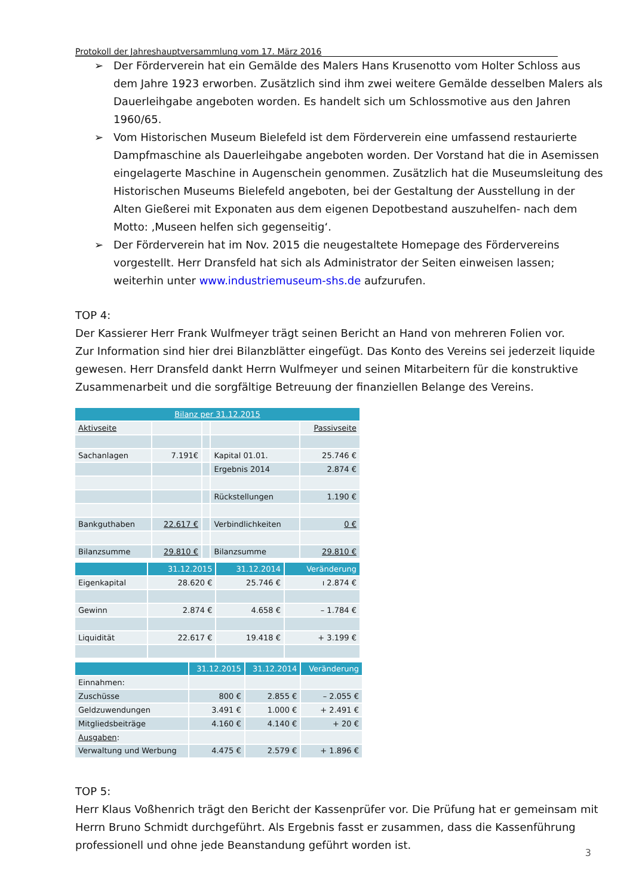Protokoll der Jahreshauptversammlung vom 17. März 2016
➢ Der Förderverein hat ein Gemälde des Malers Hans Krusenotto vom Holter Schloss aus dem Jahre 1923 erworben. Zusätzlich sind ihm zwei weitere Gemälde desselben Malers als Dauerleihgabe angeboten worden. Es handelt sich um Schlossmotive aus den Jahren 1960/65.
➢ Vom Historischen Museum Bielefeld ist dem Förderverein eine umfassend restaurierte Dampfmaschine als Dauerleihgabe angeboten worden. Der Vorstand hat die in Asemissen eingelagerte Maschine in Augenschein genommen. Zusätzlich hat die Museumsleitung des Historischen Museums Bielefeld angeboten, bei der Gestaltung der Ausstellung in der Alten Gießerei mit Exponaten aus dem eigenen Depotbestand auszuhelfen- nach dem Motto: ‚Museen helfen sich gegenseitig‘.
➢ Der Förderverein hat im Nov. 2015 die neugestaltete Homepage des Fördervereins vorgestellt. Herr Dransfeld hat sich als Administrator der Seiten einweisen lassen; weiterhin unter www.industriemuseum-shs.de aufzurufen.
TOP 4:
Der Kassierer Herr Frank Wulfmeyer trägt seinen Bericht an Hand von mehreren Folien vor.
Zur Information sind hier drei Bilanzblätter eingefügt. Das Konto des Vereins sei jederzeit liquide gewesen. Herr Dransfeld dankt Herrn Wulfmeyer und seinen Mitarbeitern für die konstruktive Zusammenarbeit und die sorgfältige Betreuung der finanziellen Belange des Vereins.
| Bilanz per 31.12.2015 | | | | |
| --- | --- | --- | --- | --- |
| Aktivseite | | | | Passivseite |
| Sachanlagen | 7.191€ | | Kapital 01.01. | 25.746 € |
| | | | Ergebnis 2014 | 2.874 € |
| | | | Rückstellungen | 1.190 € |
| Bankguthaben | 22.617 € | | Verbindlichkeiten | 0 € |
| Bilanzsumme | 29.810 € | | Bilanzsumme | 29.810 € |
| | 31.12.2015 | 31.12.2014 | Veränderung |
| --- | --- | --- | --- |
| Eigenkapital | 28.620 € | 25.746 € | ı 2.874 € |
| Gewinn | 2.874 € | 4.658 € | – 1.784 € |
| Liquidität | 22.617 € | 19.418 € | + 3.199 € |
| | 31.12.2015 | 31.12.2014 | Veränderung |
| --- | --- | --- | --- |
| Einnahmen: | | | |
| Zuschüsse | 800 € | 2.855 € | – 2.055 € |
| Geldzuwendungen | 3.491 € | 1.000 € | + 2.491 € |
| Mitgliedsbeiträge | 4.160 € | 4.140 € | + 20 € |
| Ausgaben : | | | |
| Verwaltung und Werbung | 4.475 € | 2.579 € | + 1.896 € |
TOP 5:
Herr Klaus Voßhenrich trägt den Bericht der Kassenprüfer vor. Die Prüfung hat er gemeinsam mit Herrn Bruno Schmidt durchgeführt. Als Ergebnis fasst er zusammen, dass die Kassenführung professionell und ohne jede Beanstandung geführt worden ist.
3